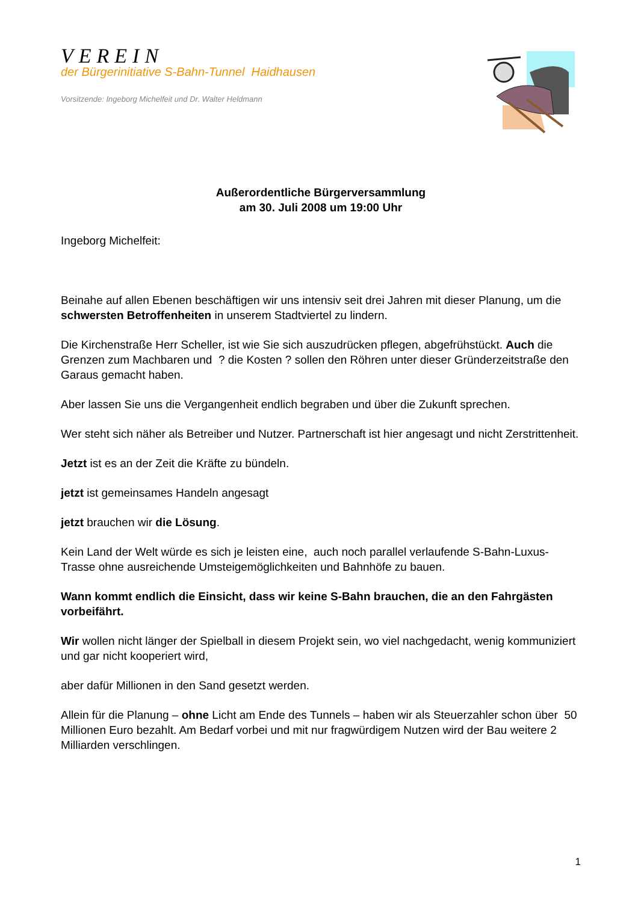VEREIN
der Bürgerinitiative S-Bahn-Tunnel Haidhausen
Vorsitzende: Ingeborg Michelfeit und Dr. Walter Heldmann
Außerordentliche Bürgerversammlung
am 30. Juli 2008 um 19:00 Uhr
Ingeborg Michelfeit:
Beinahe auf allen Ebenen beschäftigen wir uns intensiv seit drei Jahren mit dieser Planung, um die schwersten Betroffenheiten in unserem Stadtviertel zu lindern.
Die Kirchenstraße Herr Scheller, ist wie Sie sich auszudrücken pflegen, abgefrühstückt. Auch die Grenzen zum Machbaren und ? die Kosten ? sollen den Röhren unter dieser Gründerzeitstraße den Garaus gemacht haben.
Aber lassen Sie uns die Vergangenheit endlich begraben und über die Zukunft sprechen.
Wer steht sich näher als Betreiber und Nutzer. Partnerschaft ist hier angesagt und nicht Zerstrittenheit.
Jetzt ist es an der Zeit die Kräfte zu bündeln.
jetzt ist gemeinsames Handeln angesagt
jetzt brauchen wir die Lösung.
Kein Land der Welt würde es sich je leisten eine, auch noch parallel verlaufende S-Bahn-Luxus-Trasse ohne ausreichende Umsteigemöglichkeiten und Bahnhöfe zu bauen.
Wann kommt endlich die Einsicht, dass wir keine S-Bahn brauchen, die an den Fahrgästen vorbeifährt.
Wir wollen nicht länger der Spielball in diesem Projekt sein, wo viel nachgedacht, wenig kommuniziert und gar nicht kooperiert wird,
aber dafür Millionen in den Sand gesetzt werden.
Allein für die Planung – ohne Licht am Ende des Tunnels – haben wir als Steuerzahler schon über 50 Millionen Euro bezahlt. Am Bedarf vorbei und mit nur fragwürdigem Nutzen wird der Bau weitere 2 Milliarden verschlingen.
1